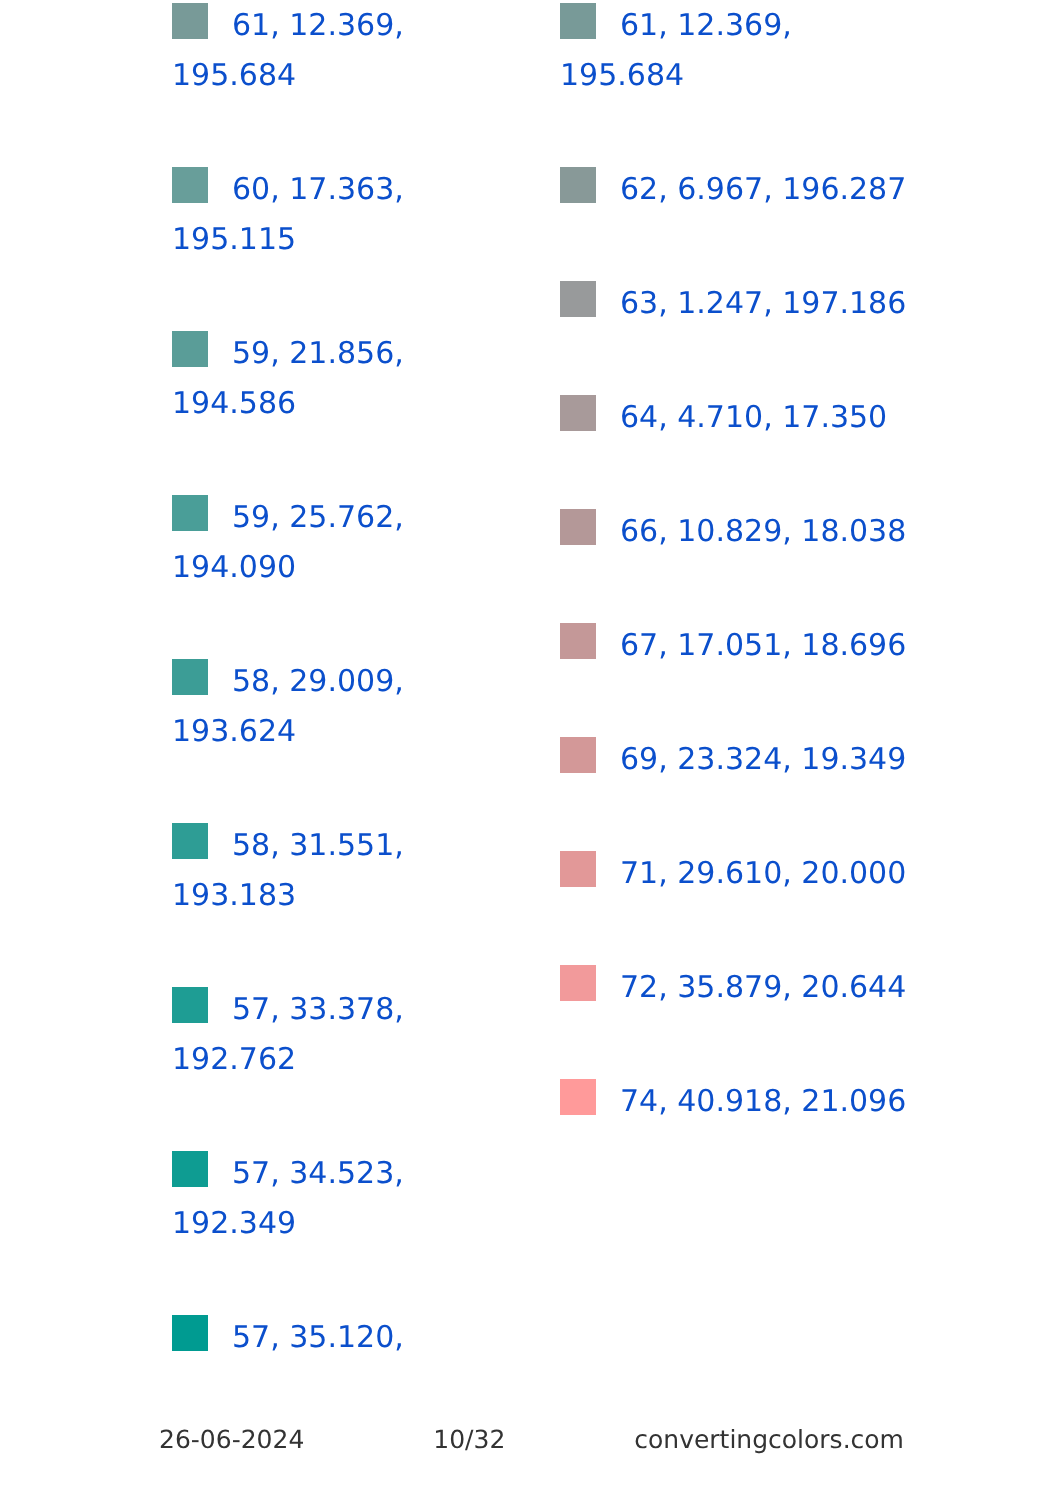61, 12.369, 195.684
60, 17.363, 195.115
59, 21.856, 194.586
59, 25.762, 194.090
58, 29.009, 193.624
58, 31.551, 193.183
57, 33.378, 192.762
57, 34.523, 192.349
57, 35.120,
61, 12.369,
195.684
62, 6.967, 196.287
63, 1.247, 197.186
64, 4.710, 17.350
66, 10.829, 18.038
67, 17.051, 18.696
69, 23.324, 19.349
71, 29.610, 20.000
72, 35.879, 20.644
74, 40.918, 21.096
26-06-2024 10/32 convertingcolors.com